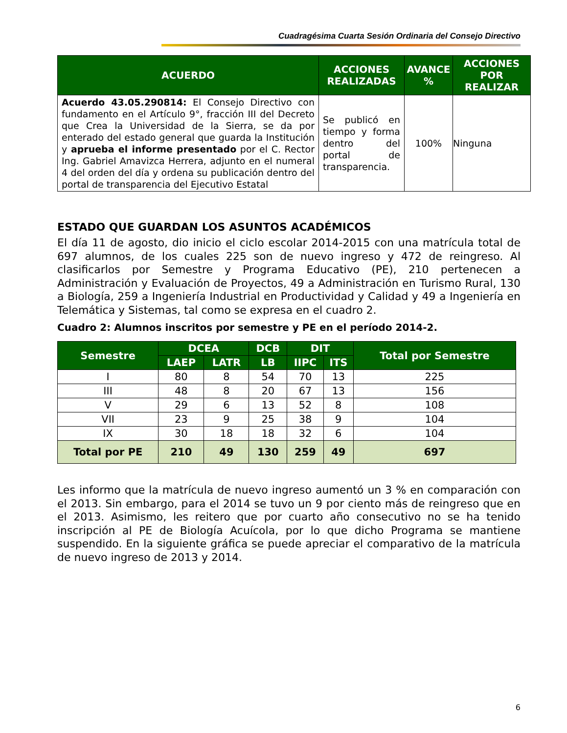Cuadragésima Cuarta Sesión Ordinaria del Consejo Directivo
| ACUERDO | ACCIONES REALIZADAS | AVANCE % | ACCIONES POR REALIZAR |
| --- | --- | --- | --- |
| Acuerdo 43.05.290814: El Consejo Directivo con fundamento en el Artículo 9°, fracción III del Decreto que Crea la Universidad de la Sierra, se da por enterado del estado general que guarda la Institución y aprueba el informe presentado por el C. Rector Ing. Gabriel Amavizca Herrera, adjunto en el numeral 4 del orden del día y ordena su publicación dentro del portal de transparencia del Ejecutivo Estatal | Se publicó en tiempo y forma dentro del portal de transparencia. | 100% | Ninguna |
ESTADO QUE GUARDAN LOS ASUNTOS ACADÉMICOS
El día 11 de agosto, dio inicio el ciclo escolar 2014-2015 con una matrícula total de 697 alumnos, de los cuales 225 son de nuevo ingreso y 472 de reingreso. Al clasificarlos por Semestre y Programa Educativo (PE), 210 pertenecen a Administración y Evaluación de Proyectos, 49 a Administración en Turismo Rural, 130 a Biología, 259 a Ingeniería Industrial en Productividad y Calidad y 49 a Ingeniería en Telemática y Sistemas, tal como se expresa en el cuadro 2.
Cuadro 2: Alumnos inscritos por semestre y PE en el período 2014-2.
| Semestre | DCEA | | DCB | DIT | | Total por Semestre |
| --- | --- | --- | --- | --- | --- | --- |
| | LAEP | LATR | LB | IIPC | ITS | |
| I | 80 | 8 | 54 | 70 | 13 | 225 |
| III | 48 | 8 | 20 | 67 | 13 | 156 |
| V | 29 | 6 | 13 | 52 | 8 | 108 |
| VII | 23 | 9 | 25 | 38 | 9 | 104 |
| IX | 30 | 18 | 18 | 32 | 6 | 104 |
| Total por PE | 210 | 49 | 130 | 259 | 49 | 697 |
Les informo que la matrícula de nuevo ingreso aumentó un 3 % en comparación con el 2013. Sin embargo, para el 2014 se tuvo un 9 por ciento más de reingreso que en el 2013. Asimismo, les reitero que por cuarto año consecutivo no se ha tenido inscripción al PE de Biología Acuícola, por lo que dicho Programa se mantiene suspendido. En la siguiente gráfica se puede apreciar el comparativo de la matrícula de nuevo ingreso de 2013 y 2014.
6